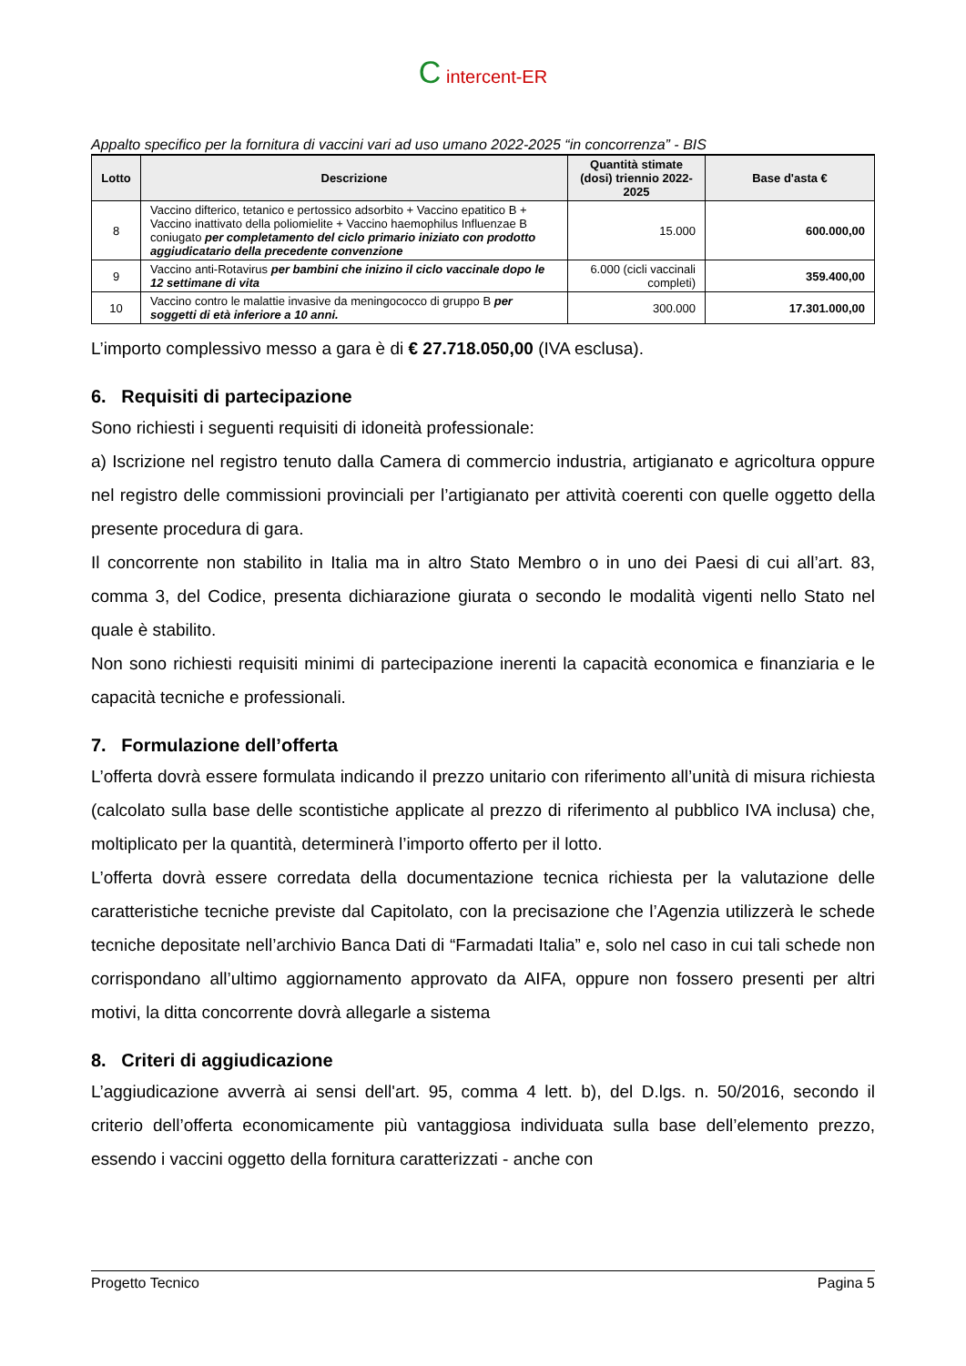C intercent-ER
Appalto specifico per la fornitura di vaccini vari ad uso umano 2022-2025 “in concorrenza” - BIS
| Lotto | Descrizione | Quantità stimate (dosi) triennio 2022-2025 | Base d'asta € |
| --- | --- | --- | --- |
| 8 | Vaccino difterico, tetanico e pertossico adsorbito + Vaccino epatitico B + Vaccino inattivato della poliomielite + Vaccino haemophilus Influenzae B coniugato per completamento del ciclo primario iniziato con prodotto aggiudicatario della precedente convenzione | 15.000 | 600.000,00 |
| 9 | Vaccino anti-Rotavirus per bambini che inizino il ciclo vaccinale dopo le 12 settimane di vita | 6.000 (cicli vaccinali completi) | 359.400,00 |
| 10 | Vaccino contro le malattie invasive da meningococco di gruppo B per soggetti di età inferiore a 10 anni. | 300.000 | 17.301.000,00 |
L’importo complessivo messo a gara è di € 27.718.050,00 (IVA esclusa).
6. Requisiti di partecipazione
Sono richiesti i seguenti requisiti di idoneità professionale:
a) Iscrizione nel registro tenuto dalla Camera di commercio industria, artigianato e agricoltura oppure nel registro delle commissioni provinciali per l’artigianato per attività coerenti con quelle oggetto della presente procedura di gara.
Il concorrente non stabilito in Italia ma in altro Stato Membro o in uno dei Paesi di cui all’art. 83, comma 3, del Codice, presenta dichiarazione giurata o secondo le modalità vigenti nello Stato nel quale è stabilito.
Non sono richiesti requisiti minimi di partecipazione inerenti la capacità economica e finanziaria e le capacità tecniche e professionali.
7. Formulazione dell’offerta
L’offerta dovrà essere formulata indicando il prezzo unitario con riferimento all’unità di misura richiesta (calcolato sulla base delle scontistiche applicate al prezzo di riferimento al pubblico IVA inclusa) che, moltiplicato per la quantità, determinerà l’importo offerto per il lotto.
L’offerta dovrà essere corredata della documentazione tecnica richiesta per la valutazione delle caratteristiche tecniche previste dal Capitolato, con la precisazione che l’Agenzia utilizzerà le schede tecniche depositate nell’archivio Banca Dati di “Farmadati Italia” e, solo nel caso in cui tali schede non corrispondano all’ultimo aggiornamento approvato da AIFA, oppure non fossero presenti per altri motivi, la ditta concorrente dovrà allegarle a sistema
8. Criteri di aggiudicazione
L’aggiudicazione avverrà ai sensi dell'art. 95, comma 4 lett. b), del D.lgs. n. 50/2016, secondo il criterio dell’offerta economicamente più vantaggiosa individuata sulla base dell’elemento prezzo, essendo i vaccini oggetto della fornitura caratterizzati - anche con
Progetto Tecnico Pagina 5